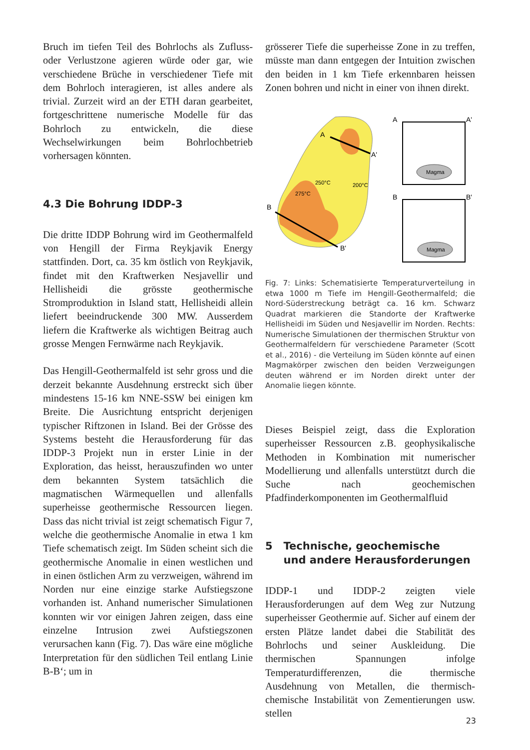Bruch im tiefen Teil des Bohrlochs als Zufluss- oder Verlustzone agieren würde oder gar, wie verschiedene Brüche in verschiedener Tiefe mit dem Bohrloch interagieren, ist alles andere als trivial. Zurzeit wird an der ETH daran gearbeitet, fortgeschrittene numerische Modelle für das Bohrloch zu entwickeln, die diese Wechselwirkungen beim Bohrlochbetrieb vorhersagen könnten.
4.3 Die Bohrung IDDP-3
Die dritte IDDP Bohrung wird im Geothermalfeld von Hengill der Firma Reykjavik Energy stattfinden. Dort, ca. 35 km östlich von Reykjavik, findet mit den Kraftwerken Nesjavellir und Hellisheidi die grösste geothermische Stromproduktion in Island statt, Hellisheidi allein liefert beeindruckende 300 MW. Ausserdem liefern die Kraftwerke als wichtigen Beitrag auch grosse Mengen Fernwärme nach Reykjavik.
Das Hengill-Geothermalfeld ist sehr gross und die derzeit bekannte Ausdehnung erstreckt sich über mindestens 15-16 km NNE-SSW bei einigen km Breite. Die Ausrichtung entspricht derjenigen typischer Riftzonen in Island. Bei der Grösse des Systems besteht die Herausforderung für das IDDP-3 Projekt nun in erster Linie in der Exploration, das heisst, herauszufinden wo unter dem bekannten System tatsächlich die magmatischen Wärmequellen und allenfalls superheisse geothermische Ressourcen liegen. Dass das nicht trivial ist zeigt schematisch Figur 7, welche die geothermische Anomalie in etwa 1 km Tiefe schematisch zeigt. Im Süden scheint sich die geothermische Anomalie in einen westlichen und in einen östlichen Arm zu verzweigen, während im Norden nur eine einzige starke Aufstiegszone vorhanden ist. Anhand numerischer Simulationen konnten wir vor einigen Jahren zeigen, dass eine einzelne Intrusion zwei Aufstiegszonen verursachen kann (Fig. 7). Das wäre eine mögliche Interpretation für den südlichen Teil entlang Linie B-B‘; um in
grösserer Tiefe die superheisse Zone in zu treffen, müsste man dann entgegen der Intuition zwischen den beiden in 1 km Tiefe erkennbaren heissen Zonen bohren und nicht in einer von ihnen direkt.
A
A'
B
B'
275°C
250°C
200°C
Magma
A
A'
Magma
B
B'
Fig. 7: Links: Schematisierte Temperaturverteilung in etwa 1000 m Tiefe im Hengill-Geothermalfeld; die Nord-Süderstreckung beträgt ca. 16 km. Schwarz Quadrat markieren die Standorte der Kraftwerke Hellisheidi im Süden und Nesjavellir im Norden. Rechts: Numerische Simulationen der thermischen Struktur von Geothermalfeldern für verschiedene Parameter (Scott et al., 2016) - die Verteilung im Süden könnte auf einen Magmakörper zwischen den beiden Verzweigungen deuten während er im Norden direkt unter der Anomalie liegen könnte.
Dieses Beispiel zeigt, dass die Exploration superheisser Ressourcen z.B. geophysikalische Methoden in Kombination mit numerischer Modellierung und allenfalls unterstützt durch die Suche nach geochemischen Pfadfinderkomponenten im Geothermalfluid
5 Technische, geochemische
und andere Herausforderungen
IDDP-1 und IDDP-2 zeigten viele Herausforderungen auf dem Weg zur Nutzung superheisser Geothermie auf. Sicher auf einem der ersten Plätze landet dabei die Stabilität des Bohrlochs und seiner Auskleidung. Die thermischen Spannungen infolge Temperaturdifferenzen, die thermische Ausdehnung von Metallen, die thermisch-chemische Instabilität von Zementierungen usw. stellen
23